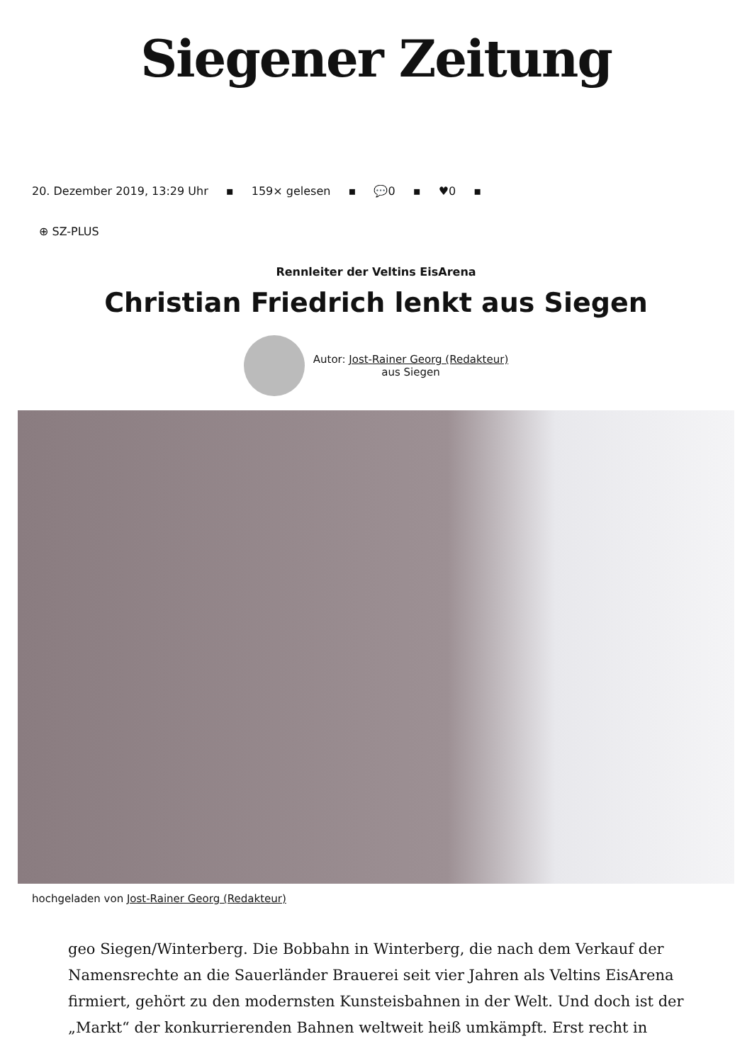Siegener Zeitung
20. Dezember 2019, 13:29 Uhr ▪ 159× gelesen ▪ 💬0 ▪ ♥0 ▪
⊕ SZ-PLUS
Rennleiter der Veltins EisArena
Christian Friedrich lenkt aus Siegen
Autor: Jost-Rainer Georg (Redakteur)
aus Siegen
hochgeladen von Jost-Rainer Georg (Redakteur)
geo Siegen/Winterberg. Die Bobbahn in Winterberg, die nach dem Verkauf der Namensrechte an die Sauerländer Brauerei seit vier Jahren als Veltins EisArena firmiert, gehört zu den modernsten Kunsteisbahnen in der Welt. Und doch ist der „Markt“ der konkurrierenden Bahnen weltweit heiß umkämpft. Erst recht in